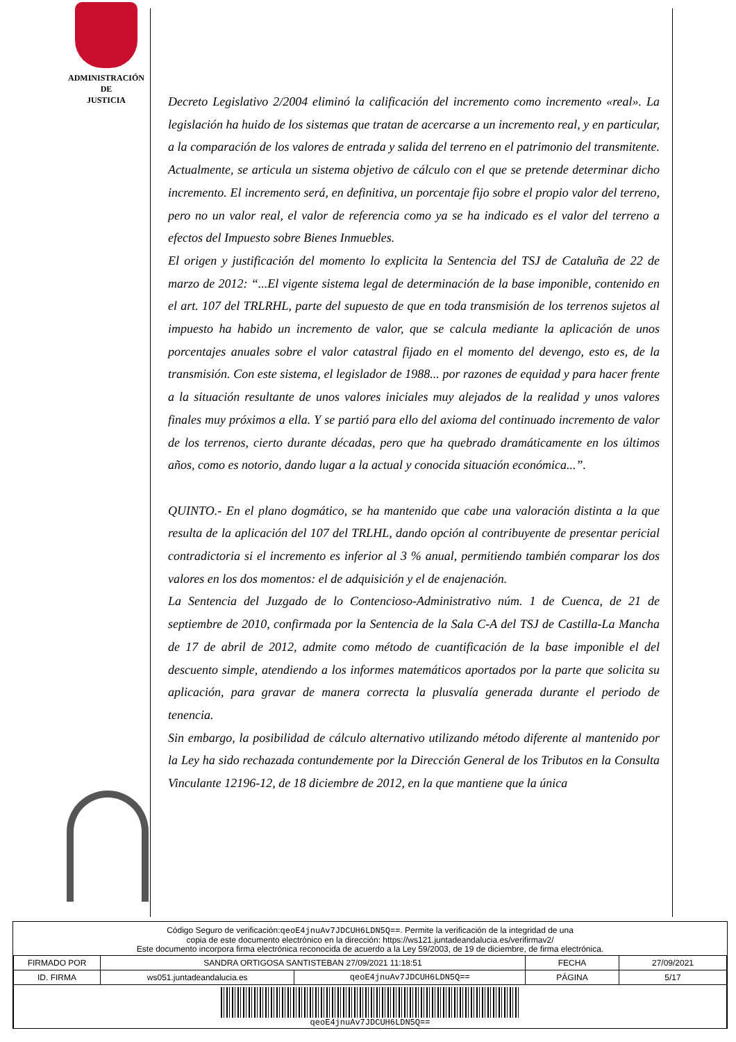ADMINISTRACIÓN
DE
JUSTICIA
Decreto Legislativo 2/2004 eliminó la calificación del incremento como incremento «real». La legislación ha huido de los sistemas que tratan de acercarse a un incremento real, y en particular, a la comparación de los valores de entrada y salida del terreno en el patrimonio del transmitente. Actualmente, se articula un sistema objetivo de cálculo con el que se pretende determinar dicho incremento. El incremento será, en definitiva, un porcentaje fijo sobre el propio valor del terreno, pero no un valor real, el valor de referencia como ya se ha indicado es el valor del terreno a efectos del Impuesto sobre Bienes Inmuebles.
El origen y justificación del momento lo explicita la Sentencia del TSJ de Cataluña de 22 de marzo de 2012: “...El vigente sistema legal de determinación de la base imponible, contenido en el art. 107 del TRLRHL, parte del supuesto de que en toda transmisión de los terrenos sujetos al impuesto ha habido un incremento de valor, que se calcula mediante la aplicación de unos porcentajes anuales sobre el valor catastral fijado en el momento del devengo, esto es, de la transmisión. Con este sistema, el legislador de 1988... por razones de equidad y para hacer frente a la situación resultante de unos valores iniciales muy alejados de la realidad y unos valores finales muy próximos a ella. Y se partió para ello del axioma del continuado incremento de valor de los terrenos, cierto durante décadas, pero que ha quebrado dramáticamente en los últimos años, como es notorio, dando lugar a la actual y conocida situación económica...”.
QUINTO.- En el plano dogmático, se ha mantenido que cabe una valoración distinta a la que resulta de la aplicación del 107 del TRLHL, dando opción al contribuyente de presentar pericial contradictoria si el incremento es inferior al 3 % anual, permitiendo también comparar los dos valores en los dos momentos: el de adquisición y el de enajenación.
La Sentencia del Juzgado de lo Contencioso-Administrativo núm. 1 de Cuenca, de 21 de septiembre de 2010, confirmada por la Sentencia de la Sala C-A del TSJ de Castilla-La Mancha de 17 de abril de 2012, admite como método de cuantificación de la base imponible el del descuento simple, atendiendo a los informes matemáticos aportados por la parte que solicita su aplicación, para gravar de manera correcta la plusvalía generada durante el periodo de tenencia.
Sin embargo, la posibilidad de cálculo alternativo utilizando método diferente al mantenido por la Ley ha sido rechazada contundemente por la Dirección General de los Tributos en la Consulta Vinculante 12196-12, de 18 diciembre de 2012, en la que mantiene que la única
Código Seguro de verificación:qeoE4jnuAv7JDCUH6LDN5Q==. Permite la verificación de la integridad de una
copia de este documento electrónico en la dirección: https://ws121.juntadeandalucia.es/verifirmav2/
Este documento incorpora firma electrónica reconocida de acuerdo a la Ley 59/2003, de 19 de diciembre, de firma electrónica.
| FIRMADO POR | SANDRA ORTIGOSA SANTISTEBAN 27/09/2021 11:18:51 | | FECHA | 27/09/2021 |
| ID. FIRMA | ws051.juntadeandalucia.es | qeoE4jnuAv7JDCUH6LDN5Q== | PÁGINA | 5/17 |
| qeoE4jnuAv7JDCUH6LDN5Q== | | | | |